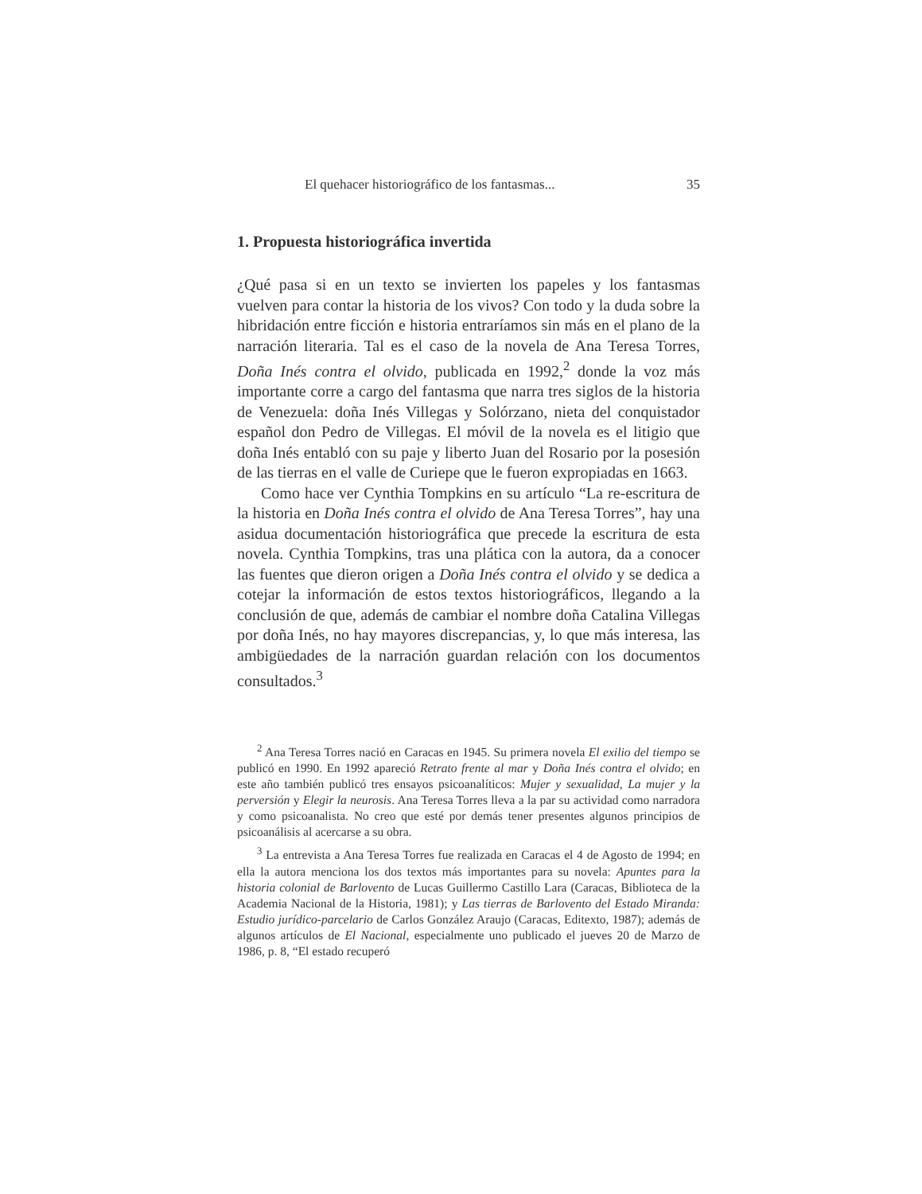El quehacer historiográfico de los fantasmas... 35
1. Propuesta historiográfica invertida
¿Qué pasa si en un texto se invierten los papeles y los fantasmas vuelven para contar la historia de los vivos? Con todo y la duda sobre la hibridación entre ficción e historia entraríamos sin más en el plano de la narración literaria. Tal es el caso de la novela de Ana Teresa Torres, Doña Inés contra el olvido, publicada en 1992,<sup>2</sup> donde la voz más importante corre a cargo del fantasma que narra tres siglos de la historia de Venezuela: doña Inés Villegas y Solórzano, nieta del conquistador español don Pedro de Villegas. El móvil de la novela es el litigio que doña Inés entabló con su paje y liberto Juan del Rosario por la posesión de las tierras en el valle de Curiepe que le fueron expropiadas en 1663.
Como hace ver Cynthia Tompkins en su artículo “La re-escritura de la historia en Doña Inés contra el olvido de Ana Teresa Torres”, hay una asidua documentación historiográfica que precede la escritura de esta novela. Cynthia Tompkins, tras una plática con la autora, da a conocer las fuentes que dieron origen a Doña Inés contra el olvido y se dedica a cotejar la información de estos textos historiográficos, llegando a la conclusión de que, además de cambiar el nombre doña Catalina Villegas por doña Inés, no hay mayores discrepancias, y, lo que más interesa, las ambigüedades de la narración guardan relación con los documentos consultados.<sup>3</sup>
<sup>2</sup> Ana Teresa Torres nació en Caracas en 1945. Su primera novela El exilio del tiempo se publicó en 1990. En 1992 apareció Retrato frente al mar y Doña Inés contra el olvido; en este año también publicó tres ensayos psicoanalíticos: Mujer y sexualidad, La mujer y la perversión y Elegir la neurosis. Ana Teresa Torres lleva a la par su actividad como narradora y como psicoanalista. No creo que esté por demás tener presentes algunos principios de psicoanálisis al acercarse a su obra.
<sup>3</sup> La entrevista a Ana Teresa Torres fue realizada en Caracas el 4 de Agosto de 1994; en ella la autora menciona los dos textos más importantes para su novela: Apuntes para la historia colonial de Barlovento de Lucas Guillermo Castillo Lara (Caracas, Biblioteca de la Academia Nacional de la Historia, 1981); y Las tierras de Barlovento del Estado Miranda: Estudio jurídico-parcelario de Carlos González Araujo (Caracas, Editexto, 1987); además de algunos artículos de El Nacional, especialmente uno publicado el jueves 20 de Marzo de 1986, p. 8, “El estado recuperó